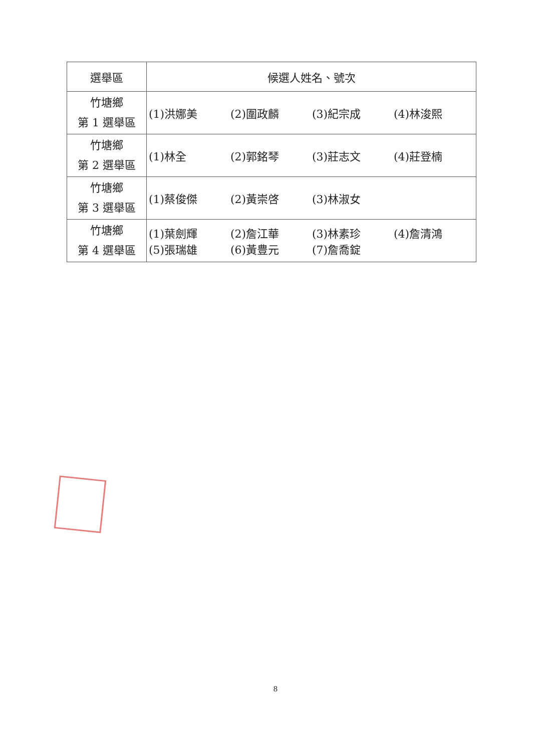| 選舉區 | 候選人姓名、號次 |
| --- | --- |
| 竹塘鄉 第 1 選舉區 | (1)洪娜美 (2)圍政麟 (3)紀宗成 (4)林浚熙 |
| 竹塘鄉 第 2 選舉區 | (1)林全 (2)郭銘琴 (3)莊志文 (4)莊登楠 |
| 竹塘鄉 第 3 選舉區 | (1)蔡俊傑 (2)黃崇啓 (3)林淑女 |
| 竹塘鄉 第 4 選舉區 | (1)葉劍輝 (2)詹江華 (3)林素珍 (4)詹清鴻 (5)張瑞雄 (6)黃豊元 (7)詹喬錠 |
8